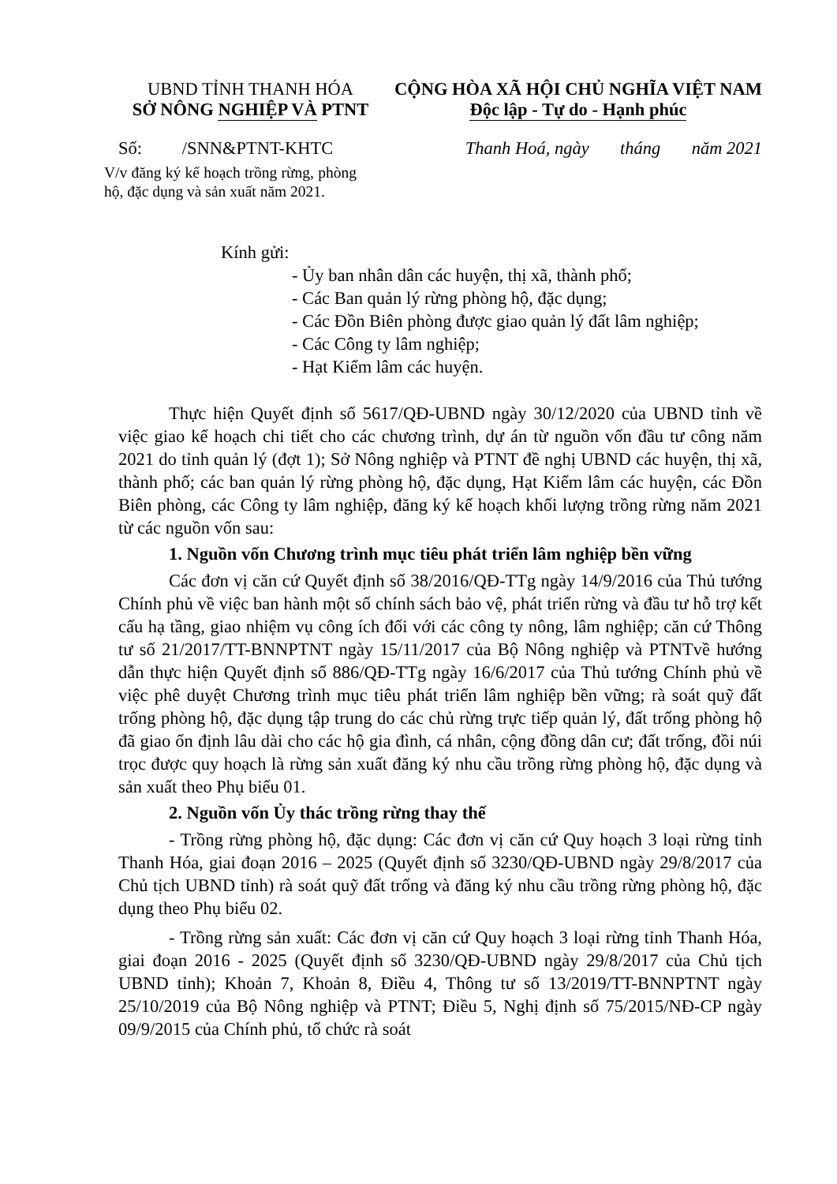UBND TỈNH THANH HÓA
SỞ NÔNG NGHIỆP VÀ PTNT
CỘNG HÒA XÃ HỘI CHỦ NGHĨA VIỆT NAM
Độc lập - Tự do - Hạnh phúc
Số: /SNN&PTNT-KHTC Thanh Hoá, ngày tháng năm 2021
V/v đăng ký kế hoạch trồng rừng, phòng hộ, đặc dụng và sản xuất năm 2021.
Kính gửi:
- Ủy ban nhân dân các huyện, thị xã, thành phố;
- Các Ban quản lý rừng phòng hộ, đặc dụng;
- Các Đồn Biên phòng được giao quản lý đất lâm nghiệp;
- Các Công ty lâm nghiệp;
- Hạt Kiểm lâm các huyện.
Thực hiện Quyết định số 5617/QĐ-UBND ngày 30/12/2020 của UBND tỉnh về việc giao kế hoạch chi tiết cho các chương trình, dự án từ nguồn vốn đầu tư công năm 2021 do tỉnh quản lý (đợt 1); Sở Nông nghiệp và PTNT đề nghị UBND các huyện, thị xã, thành phố; các ban quản lý rừng phòng hộ, đặc dụng, Hạt Kiểm lâm các huyện, các Đồn Biên phòng, các Công ty lâm nghiệp, đăng ký kế hoạch khối lượng trồng rừng năm 2021 từ các nguồn vốn sau:
1. Nguồn vốn Chương trình mục tiêu phát triển lâm nghiệp bền vững
Các đơn vị căn cứ Quyết định số 38/2016/QĐ-TTg ngày 14/9/2016 của Thủ tướng Chính phủ về việc ban hành một số chính sách bảo vệ, phát triển rừng và đầu tư hỗ trợ kết cấu hạ tầng, giao nhiệm vụ công ích đối với các công ty nông, lâm nghiệp; căn cứ Thông tư số 21/2017/TT-BNNPTNT ngày 15/11/2017 của Bộ Nông nghiệp và PTNTvề hướng dẫn thực hiện Quyết định số 886/QĐ-TTg ngày 16/6/2017 của Thủ tướng Chính phủ về việc phê duyệt Chương trình mục tiêu phát triển lâm nghiệp bền vững; rà soát quỹ đất trống phòng hộ, đặc dụng tập trung do các chủ rừng trực tiếp quản lý, đất trống phòng hộ đã giao ổn định lâu dài cho các hộ gia đình, cá nhân, cộng đồng dân cư; đất trống, đồi núi trọc được quy hoạch là rừng sản xuất đăng ký nhu cầu trồng rừng phòng hộ, đặc dụng và sản xuất theo Phụ biểu 01.
2. Nguồn vốn Ủy thác trồng rừng thay thế
- Trồng rừng phòng hộ, đặc dụng: Các đơn vị căn cứ Quy hoạch 3 loại rừng tỉnh Thanh Hóa, giai đoạn 2016 – 2025 (Quyết định số 3230/QĐ-UBND ngày 29/8/2017 của Chủ tịch UBND tỉnh) rà soát quỹ đất trống và đăng ký nhu cầu trồng rừng phòng hộ, đặc dụng theo Phụ biểu 02.
- Trồng rừng sản xuất: Các đơn vị căn cứ Quy hoạch 3 loại rừng tỉnh Thanh Hóa, giai đoạn 2016 - 2025 (Quyết định số 3230/QĐ-UBND ngày 29/8/2017 của Chủ tịch UBND tỉnh); Khoản 7, Khoản 8, Điều 4, Thông tư số 13/2019/TT-BNNPTNT ngày 25/10/2019 của Bộ Nông nghiệp và PTNT; Điều 5, Nghị định số 75/2015/NĐ-CP ngày 09/9/2015 của Chính phủ, tổ chức rà soát